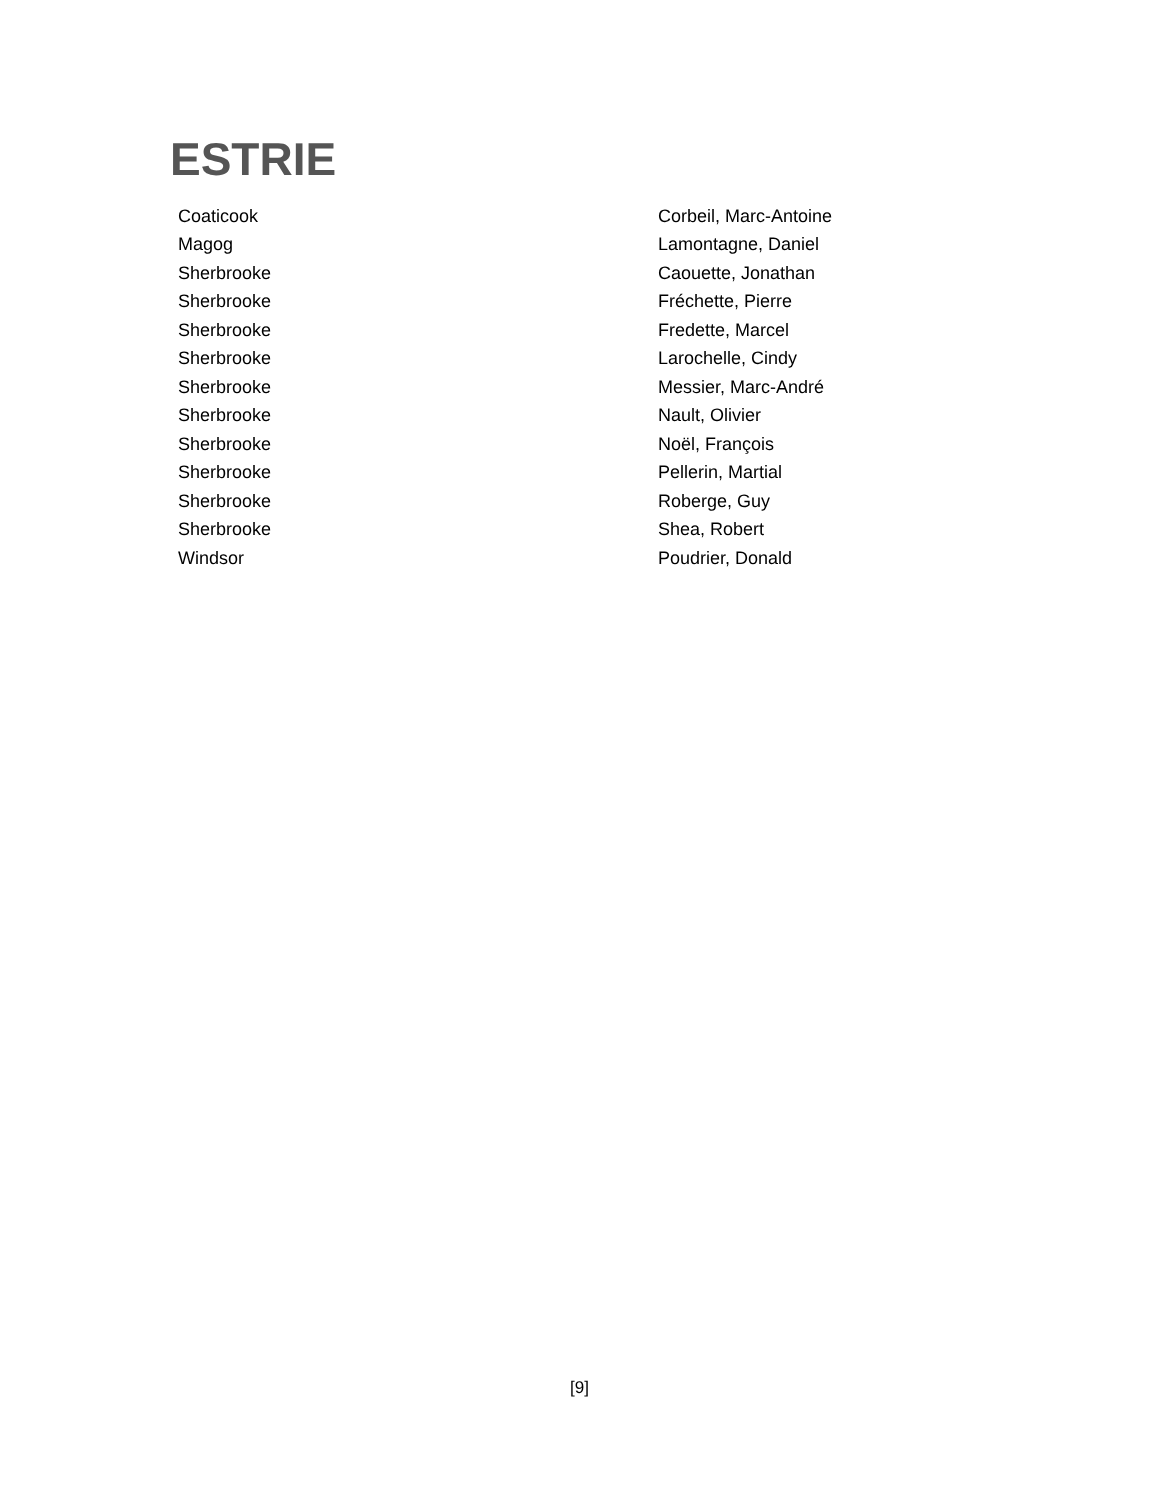ESTRIE
| Coaticook | Corbeil, Marc-Antoine |
| Magog | Lamontagne, Daniel |
| Sherbrooke | Caouette, Jonathan |
| Sherbrooke | Fréchette, Pierre |
| Sherbrooke | Fredette, Marcel |
| Sherbrooke | Larochelle, Cindy |
| Sherbrooke | Messier, Marc-André |
| Sherbrooke | Nault, Olivier |
| Sherbrooke | Noël, François |
| Sherbrooke | Pellerin, Martial |
| Sherbrooke | Roberge, Guy |
| Sherbrooke | Shea, Robert |
| Windsor | Poudrier, Donald |
[9]